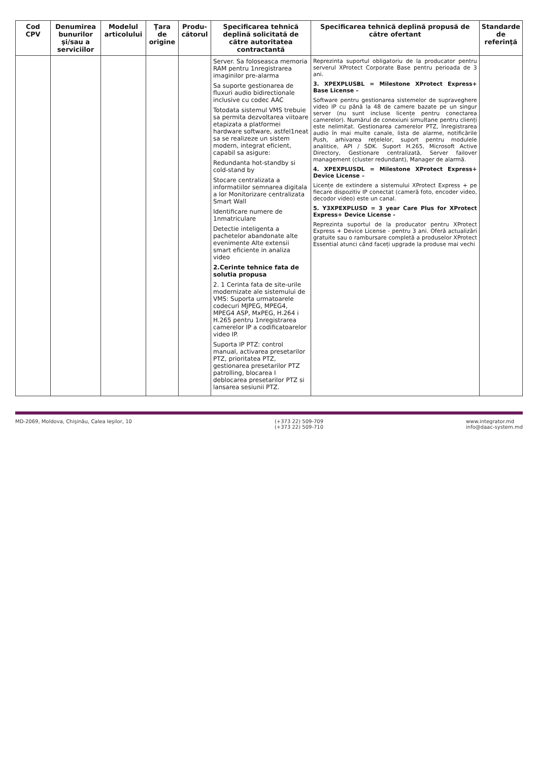| Cod CPV | Denumirea bunurilor şi/sau a serviciilor | Modelul articolului | Ţara de origine | Produ-cătorul | Specificarea tehnică deplină solicitată de către autoritatea contractantă | Specificarea tehnică deplină propusă de către ofertant | Standarde de referinţă |
| --- | --- | --- | --- | --- | --- | --- | --- |
| | | | | | Server. Sa foloseasca memoria RAM pentru 1nregistrarea imaginilor pre-alarma Sa suporte gestionarea de fluxuri audio bidirectionale inclusive cu codec AAC Totodata sistemul VMS trebuie sa permita dezvoltarea viitoare etapizata a platformei hardware software, astfel1neat sa se realizeze un sistem modern, integrat eficient, capabil sa asigure: Redundanta hot-standby si cold-stand by Stocare centralizata a informatiilor semnarea digitala a lor Monitorizare centralizata Smart Wall Identificare numere de 1nmatriculare Detectie inteligenta a pachetelor abandonate alte evenimente Alte extensii smart eficiente in analiza video 2.Cerinte tehnice fata de solutia propusa 2. 1 Cerinta fata de site-urile modernizate ale sistemului de VMS: Suporta urmatoarele codecuri MJPEG, MPEG4, MPEG4 ASP, MxPEG, H.264 i H.265 pentru 1nregistrarea camerelor IP a codificatoarelor video IP. Suporta IP PTZ: control manual, activarea presetarilor PTZ, prioritatea PTZ, gestionarea presetarilor PTZ patrolling, blocarea I deblocarea presetarilor PTZ si lansarea sesiunii PTZ. | Reprezinta suportul obligatoriu de la producator pentru serverul XProtect Corporate Base pentru perioada de 3 ani. 3. XPEXPLUSBL = Milestone XProtect Express+ Base License – Software pentru gestionarea sistemelor de supraveghere video IP cu până la 48 de camere bazate pe un singur server (nu sunt incluse licențe pentru conectarea camerelor). Numărul de conexiuni simultane pentru clienți este nelimitat. Gestionarea camerelor PTZ, înregistrarea audio în mai multe canale, lista de alarme, notificările Push, arhivarea rețelelor, suport pentru modulele analitice, API / SDK. Suport H.265, Microsoft Active Directory, Gestionare centralizată, Server failover management (cluster redundant), Manager de alarmă. 4. XPEXPLUSDL = Milestone XProtect Express+ Device License – Licențe de extindere a sistemului XProtect Express + pe fiecare dispozitiv IP conectat (cameră foto, encoder video, decodor video) este un canal. 5. Y3XPEXPLUSD = 3 year Care Plus for XProtect Express+ Device License - Reprezinta suportul de la producator pentru XProtect Express + Device License - pentru 3 ani. Oferă actualizări gratuite sau o rambursare completă a produselor XProtect Essential atunci când faceți upgrade la produse mai vechi | |
MD-2069, Moldova, Chişinău, Calea Ieşilor, 10 (+373 22) 509-709
(+373 22) 509-710 www.integrator.md
info@daac-system.md